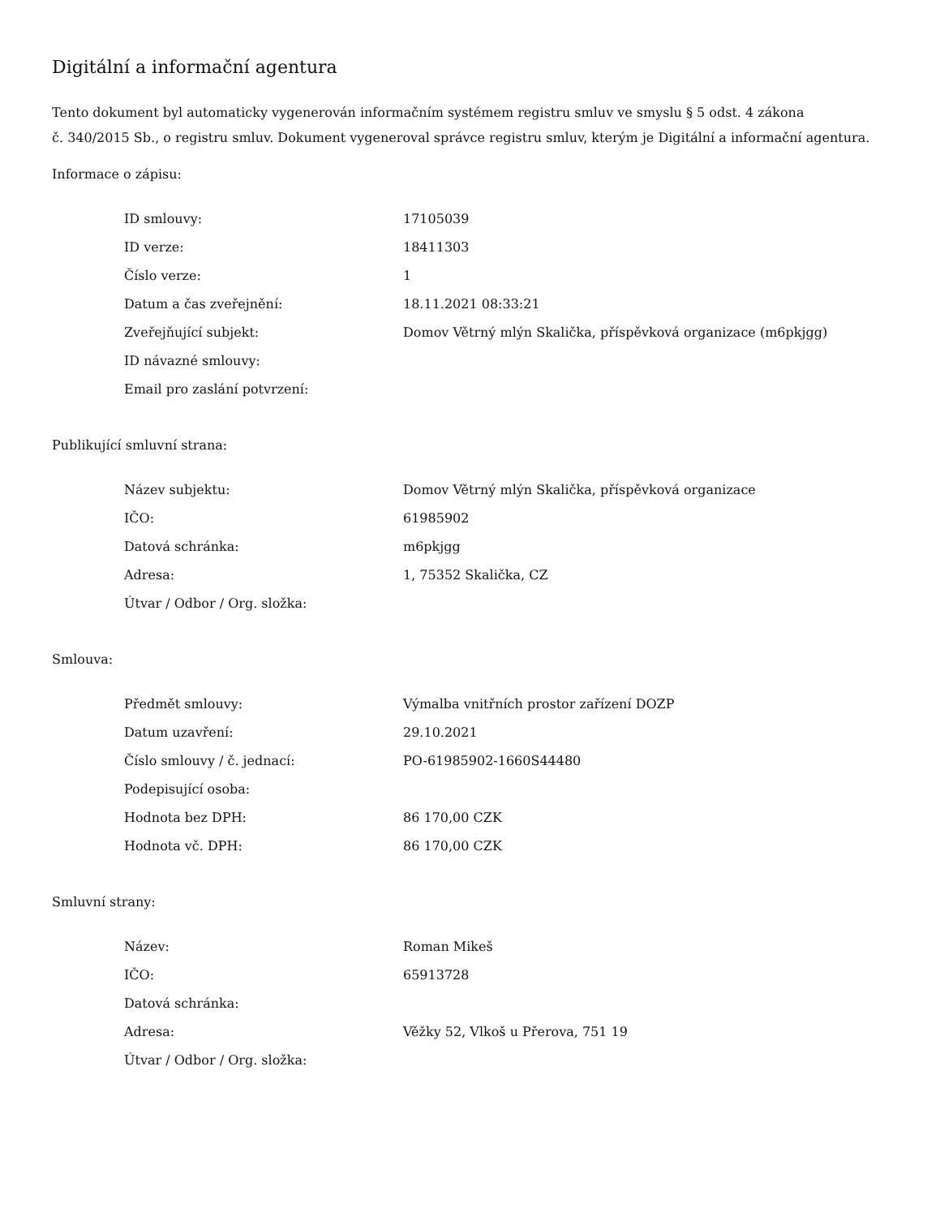Digitální a informační agentura
Tento dokument byl automaticky vygenerován informačním systémem registru smluv ve smyslu § 5 odst. 4 zákona
č. 340/2015 Sb., o registru smluv. Dokument vygeneroval správce registru smluv, kterým je Digitální a informační agentura.
Informace o zápisu:
| ID smlouvy: | 17105039 |
| ID verze: | 18411303 |
| Číslo verze: | 1 |
| Datum a čas zveřejnění: | 18.11.2021 08:33:21 |
| Zveřejňující subjekt: | Domov Větrný mlýn Skalička, příspěvková organizace (m6pkjgg) |
| ID návazné smlouvy: | |
| Email pro zaslání potvrzení: | |
Publikující smluvní strana:
| Název subjektu: | Domov Větrný mlýn Skalička, příspěvková organizace |
| IČO: | 61985902 |
| Datová schránka: | m6pkjgg |
| Adresa: | 1, 75352 Skalička, CZ |
| Útvar / Odbor / Org. složka: | |
Smlouva:
| Předmět smlouvy: | Výmalba vnitřních prostor zařízení DOZP |
| Datum uzavření: | 29.10.2021 |
| Číslo smlouvy / č. jednací: | PO-61985902-1660S44480 |
| Podepisující osoba: | |
| Hodnota bez DPH: | 86 170,00 CZK |
| Hodnota vč. DPH: | 86 170,00 CZK |
Smluvní strany:
| Název: | Roman Mikeš |
| IČO: | 65913728 |
| Datová schránka: | |
| Adresa: | Věžky 52, Vlkoš u Přerova, 751 19 |
| Útvar / Odbor / Org. složka: | |